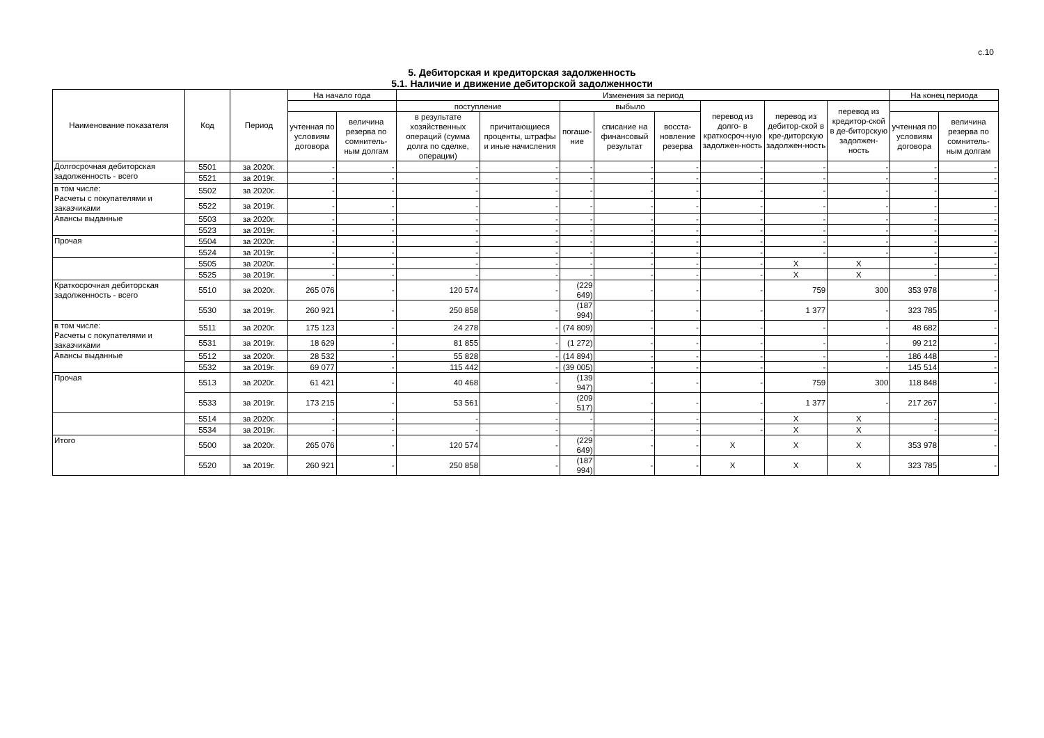с.10
5. Дебиторская и кредиторская задолженность
5.1. Наличие и движение дебиторской задолженности
| Наименование показателя | Код | Период | На начало года | | Изменения за период | | | | | | | | На конец периода | |
| --- | --- | --- | --- | --- | --- | --- | --- | --- | --- | --- | --- | --- | --- | --- |
| | | | | | поступление | | выбыло | | | перевод из долго- в краткосроч-ную задолжен-ность | перевод из дебитор-ской в кре-диторскую задолжен-ность | перевод из кредитор-ской в де-биторскую задолжен-ность | | |
| | | | учтенная по условиям договора | величина резерва по сомнитель-ным долгам | в результате хозяйственных операций (сумма долга по сделке, операции) | причитающиеся проценты, штрафы и иные начисления | погаше-ние | списание на финансовый результат | восста-новление резерва | | | | учтенная по условиям договора | величина резерва по сомнитель-ным долгам |
| Долгосрочная дебиторская задолженность - всего | 5501 | за 2020г. | - | - | - | - | - | - | - | - | - | - | - | - |
| | 5521 | за 2019г. | - | - | - | - | - | - | - | - | - | - | - | - |
| в том числе: Расчеты с покупателями и заказчиками | 5502 | за 2020г. | - | - | - | - | - | - | - | - | - | - | - | - |
| | 5522 | за 2019г. | - | - | - | - | - | - | - | - | - | - | - | - |
| Авансы выданные | 5503 | за 2020г. | - | - | - | - | - | - | - | - | - | - | - | - |
| | 5523 | за 2019г. | - | - | - | - | - | - | - | - | - | - | - | - |
| Прочая | 5504 | за 2020г. | - | - | - | - | - | - | - | - | - | - | - | - |
| | 5524 | за 2019г. | - | - | - | - | - | - | - | - | - | - | - | - |
| | 5505 | за 2020г. | - | - | - | - | - | - | - | - | X | X | - | - |
| | 5525 | за 2019г. | - | - | - | - | - | - | - | - | X | X | - | - |
| Краткосрочная дебиторская задолженность - всего | 5510 | за 2020г. | 265 076 | - | 120 574 | - | (229 649) | - | - | - | 759 | 300 | 353 978 | - |
| | 5530 | за 2019г. | 260 921 | - | 250 858 | - | (187 994) | - | - | - | 1 377 | - | 323 785 | - |
| в том числе: Расчеты с покупателями и заказчиками | 5511 | за 2020г. | 175 123 | - | 24 278 | - | (74 809) | - | - | - | - | - | 48 682 | - |
| | 5531 | за 2019г. | 18 629 | - | 81 855 | - | (1 272) | - | - | - | - | - | 99 212 | - |
| Авансы выданные | 5512 | за 2020г. | 28 532 | - | 55 828 | - | (14 894) | - | - | - | - | - | 186 448 | - |
| | 5532 | за 2019г. | 69 077 | - | 115 442 | - | (39 005) | - | - | - | - | - | 145 514 | - |
| Прочая | 5513 | за 2020г. | 61 421 | - | 40 468 | - | (139 947) | - | - | - | 759 | 300 | 118 848 | - |
| | 5533 | за 2019г. | 173 215 | - | 53 561 | - | (209 517) | - | - | - | 1 377 | - | 217 267 | - |
| | 5514 | за 2020г. | - | - | - | - | - | - | - | - | X | X | - | - |
| | 5534 | за 2019г. | - | - | - | - | - | - | - | - | X | X | - | - |
| Итого | 5500 | за 2020г. | 265 076 | - | 120 574 | - | (229 649) | - | - | X | X | X | 353 978 | - |
| | 5520 | за 2019г. | 260 921 | - | 250 858 | - | (187 994) | - | - | X | X | X | 323 785 | - |